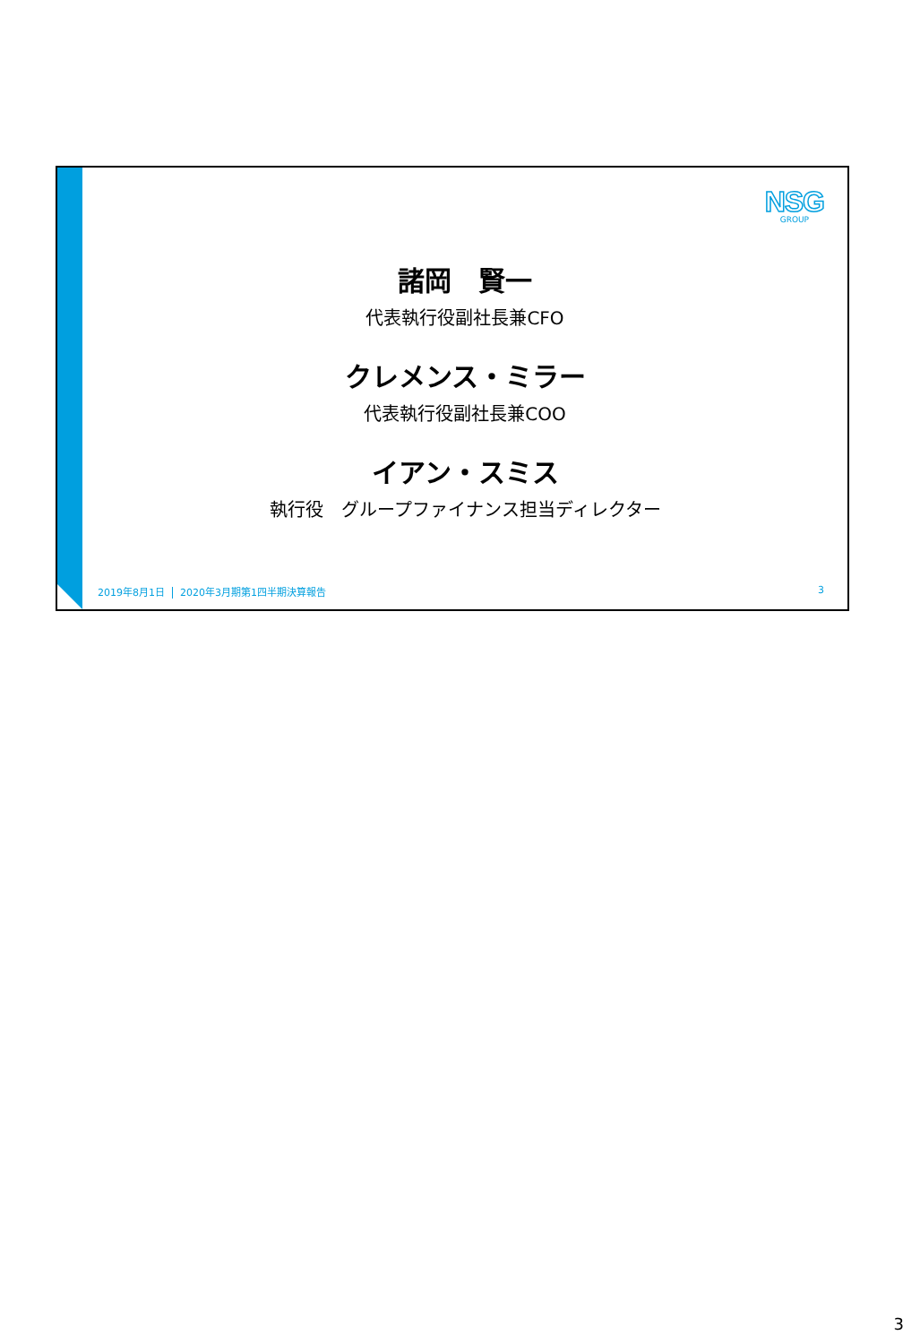NSG
GROUP
諸岡　賢一
代表執行役副社長兼CFO
クレメンス・ミラー
代表執行役副社長兼COO
イアン・スミス
執行役　グループファイナンス担当ディレクター
2019年8月1日 2020年3月期第1四半期決算報告 3
3